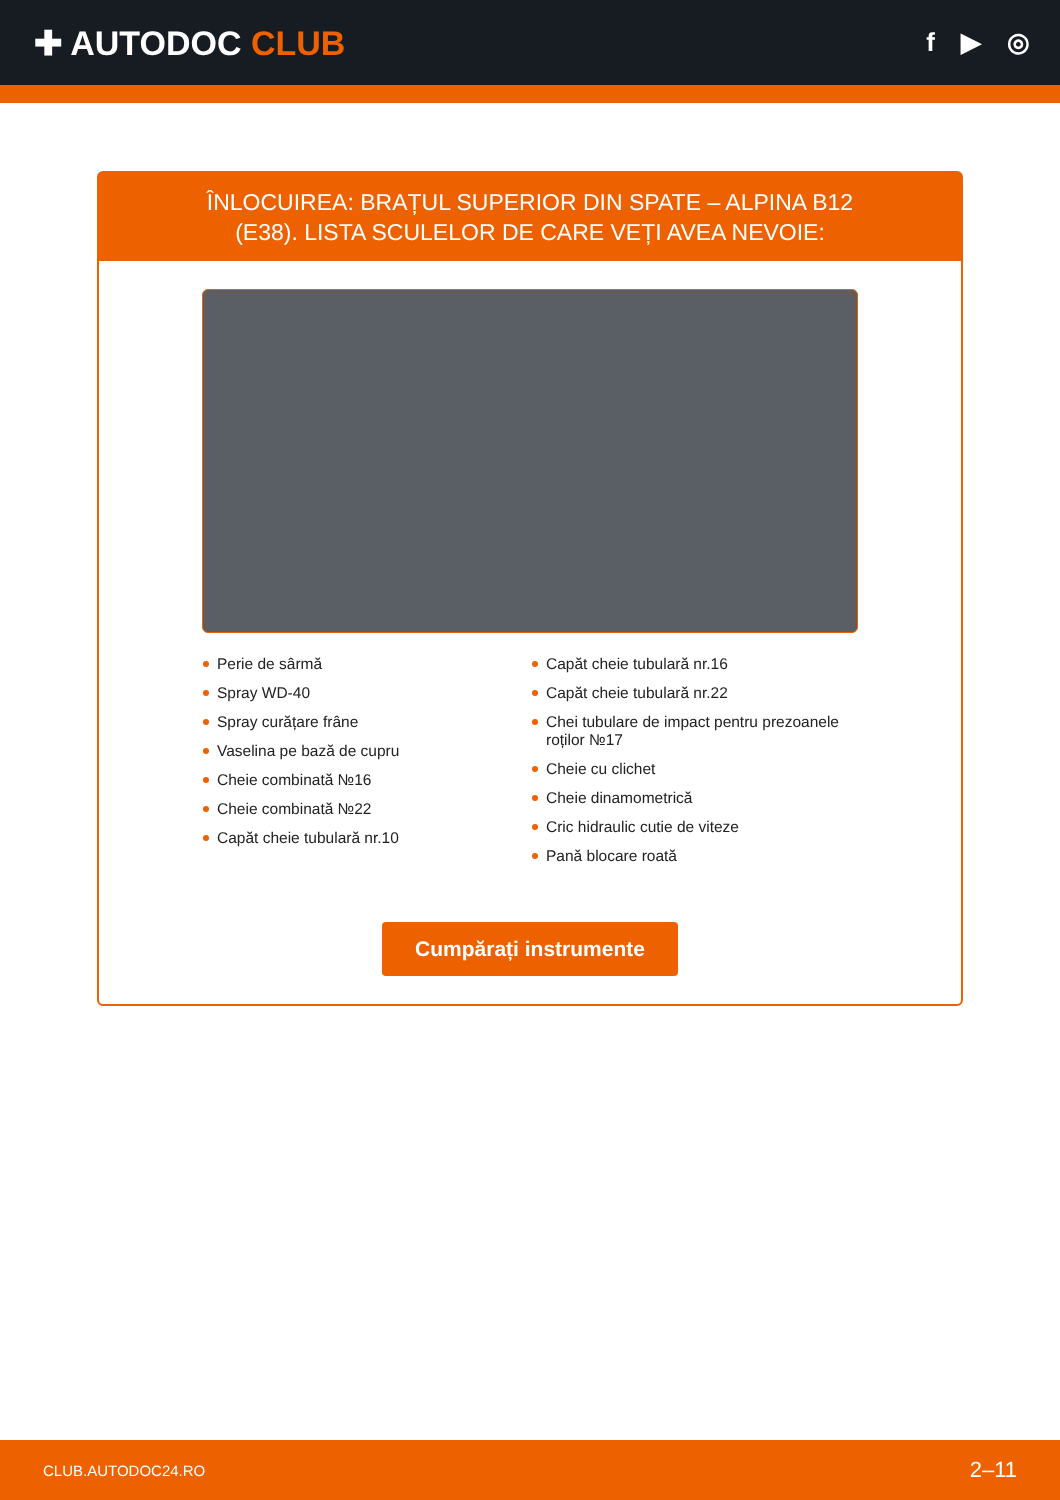✚ AUTODOC CLUB
f ▶ ◎
ÎNLOCUIREA: BRAȚUL SUPERIOR DIN SPATE – ALPINA B12 (E38). LISTA SCULELOR DE CARE VEȚI AVEA NEVOIE:
Perie de sârmă
Spray WD-40
Spray curățare frâne
Vaselina pe bază de cupru
Cheie combinată №16
Cheie combinată №22
Capăt cheie tubulară nr.10
Capăt cheie tubulară nr.16
Capăt cheie tubulară nr.22
Chei tubulare de impact pentru prezoanele roților №17
Cheie cu clichet
Cheie dinamometrică
Cric hidraulic cutie de viteze
Pană blocare roată
Cumpărați instrumente
CLUB.AUTODOC24.RO 2–11